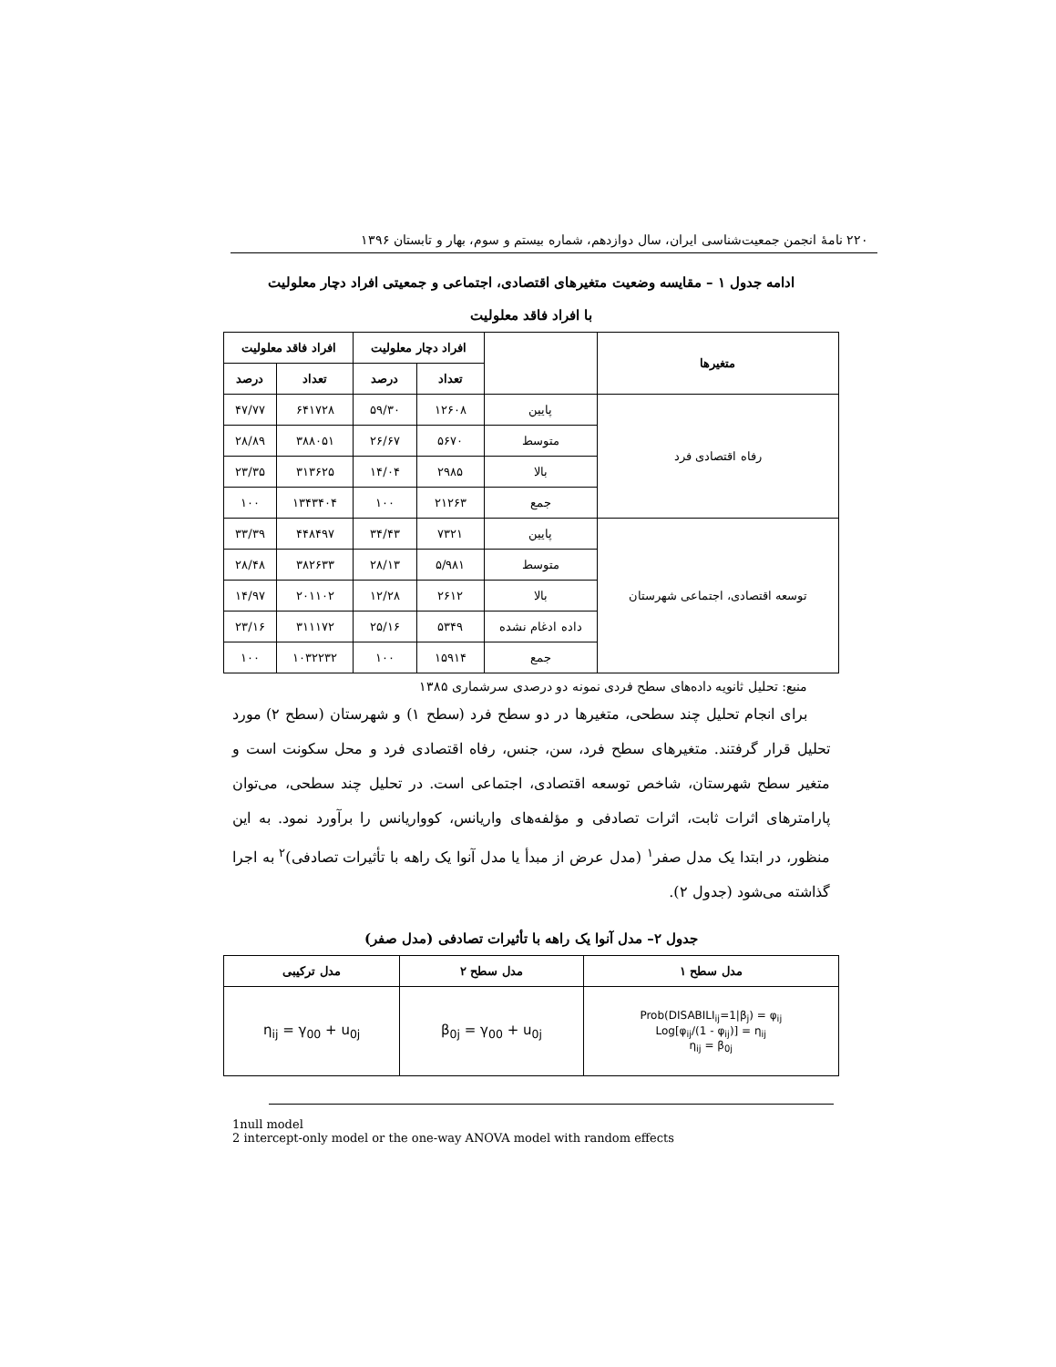۲۲۰ نامهٔ انجمن جمعیت‌شناسی ایران، سال دوازدهم، شماره بیستم و سوم، بهار و تابستان ۱۳۹۶
ادامه جدول ۱ – مقایسه وضعیت متغیرهای اقتصادی، اجتماعی و جمعیتی افراد دچار معلولیت
با افراد فاقد معلولیت
| متغیرها | | افراد دچار معلولیت | | افراد فاقد معلولیت | |
| --- | --- | --- | --- | --- | --- |
| | | تعداد | درصد | تعداد | درصد |
| رفاه اقتصادی فرد | پایین | ۱۲۶۰۸ | ۵۹/۳۰ | ۶۴۱۷۲۸ | ۴۷/۷۷ |
| | متوسط | ۵۶۷۰ | ۲۶/۶۷ | ۳۸۸۰۵۱ | ۲۸/۸۹ |
| | بالا | ۲۹۸۵ | ۱۴/۰۴ | ۳۱۳۶۲۵ | ۲۳/۳۵ |
| | جمع | ۲۱۲۶۳ | ۱۰۰ | ۱۳۴۳۴۰۴ | ۱۰۰ |
| توسعه اقتصادی، اجتماعی شهرستان | پایین | ۷۳۲۱ | ۳۴/۴۳ | ۴۴۸۴۹۷ | ۳۳/۳۹ |
| | متوسط | ۵/۹۸۱ | ۲۸/۱۳ | ۳۸۲۶۳۳ | ۲۸/۴۸ |
| | بالا | ۲۶۱۲ | ۱۲/۲۸ | ۲۰۱۱۰۲ | ۱۴/۹۷ |
| | داده ادغام نشده | ۵۳۴۹ | ۲۵/۱۶ | ۳۱۱۱۷۲ | ۲۳/۱۶ |
| | جمع | ۱۵۹۱۴ | ۱۰۰ | ۱۰۳۲۲۳۲ | ۱۰۰ |
منبع: تحلیل ثانویه داده‌های سطح فردی نمونه دو درصدی سرشماری ۱۳۸۵
برای انجام تحلیل چند سطحی، متغیرها در دو سطح فرد (سطح ۱) و شهرستان (سطح ۲) مورد تحلیل قرار گرفتند. متغیرهای سطح فرد، سن، جنس، رفاه اقتصادی فرد و محل سکونت است و متغیر سطح شهرستان، شاخص توسعه اقتصادی، اجتماعی است. در تحلیل چند سطحی، می‌توان پارامترهای اثرات ثابت، اثرات تصادفی و مؤلفه‌های واریانس، کوواریانس را برآورد نمود. به این منظور، در ابتدا یک مدل صفر<sup>۱</sup> (مدل عرض از مبدأ یا مدل آنوا یک راهه با تأثیرات تصادفی)<sup>۲</sup> به اجرا گذاشته می‌شود (جدول ۲).
جدول ۲– مدل آنوا یک راهه با تأثیرات تصادفی (مدل صفر)
| مدل سطح ۱ | مدل سطح ۲ | مدل ترکیبی |
| --- | --- | --- |
| Prob(DISABILI<sub>ij</sub>=1/β<sub>j</sub>) = φ<sub>ij</sub> Log[φ<sub>ij</sub>/(1 - φ<sub>ij</sub>)] = η<sub>ij</sub> η<sub>ij</sub> = β<sub>0j</sub> | β<sub>0j</sub> = γ<sub>00</sub> + u<sub>0j</sub> | η<sub>ij</sub> = γ<sub>00</sub> + u<sub>0j</sub> |
1null model
2 intercept-only model or the one-way ANOVA model with random effects